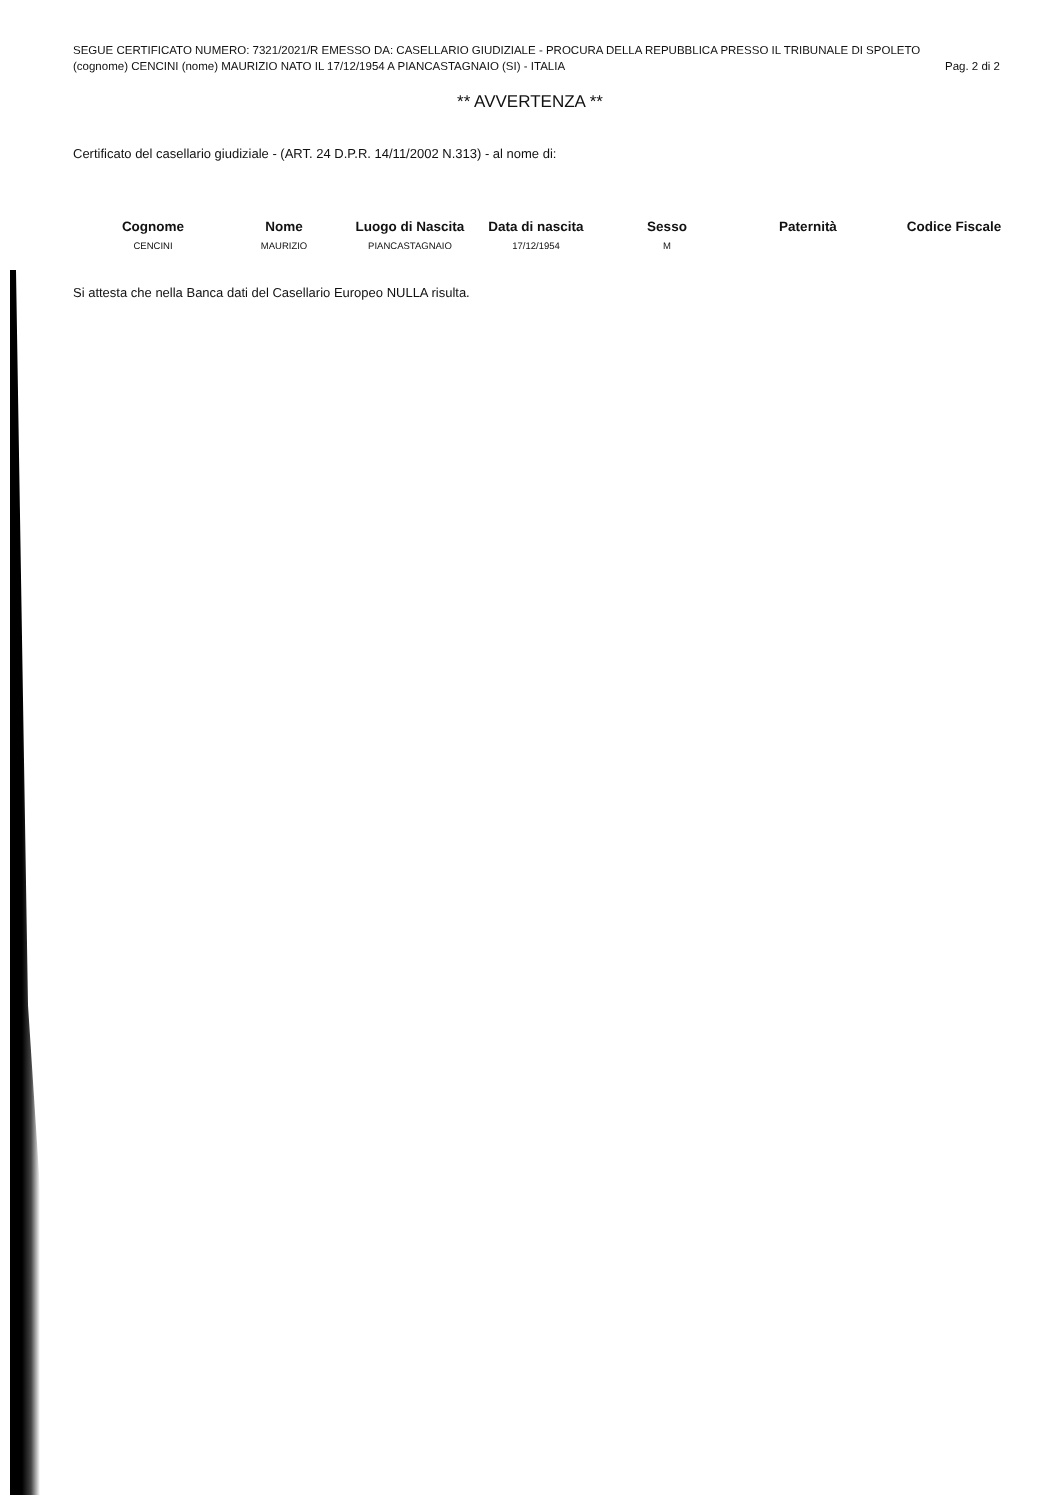SEGUE CERTIFICATO NUMERO: 7321/2021/R EMESSO DA: CASELLARIO GIUDIZIALE - PROCURA DELLA REPUBBLICA PRESSO IL TRIBUNALE DI SPOLETO
(cognome) CENCINI (nome) MAURIZIO NATO IL 17/12/1954 A PIANCASTAGNAIO (SI) - ITALIA Pag. 2 di 2
** AVVERTENZA **
Certificato del casellario giudiziale - (ART. 24 D.P.R. 14/11/2002 N.313) - al nome di:
| Cognome | Nome | Luogo di Nascita | Data di nascita | Sesso | Paternità | Codice Fiscale |
| --- | --- | --- | --- | --- | --- | --- |
| CENCINI | MAURIZIO | PIANCASTAGNAIO | 17/12/1954 | M | | |
Si attesta che nella Banca dati del Casellario Europeo NULLA risulta.